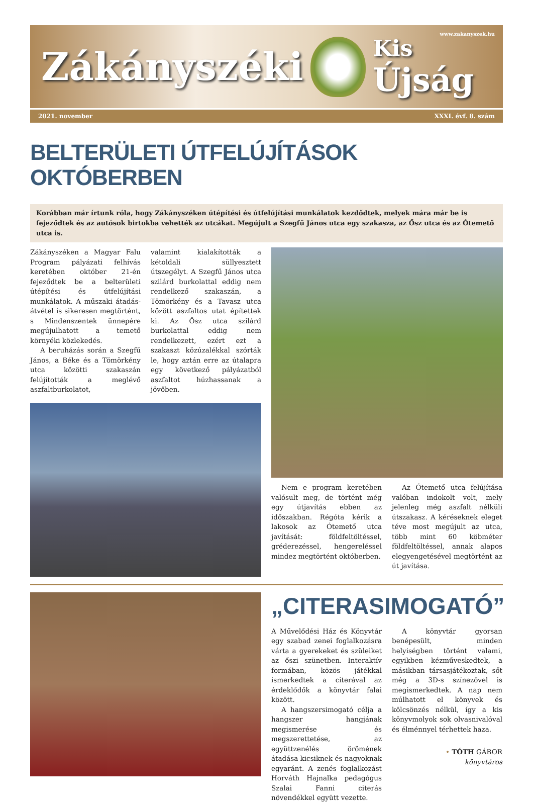www.zakanyszek.hu Zákányszéki
Kis
Újság
2021. november XXXI. évf. 8. szám
BELTERÜLETI ÚTFELÚJÍTÁSOK OKTÓBERBEN
Korábban már írtunk róla, hogy Zákányszéken útépítési és útfelújítási munkálatok kezdődtek, melyek mára már be is fejeződtek és az autósok birtokba vehették az utcákat. Megújult a Szegfű János utca egy szakasza, az Ősz utca és az Ótemető utca is.
Zákányszéken a Magyar Falu Program pályázati felhívás keretében október 21-én fejeződtek be a belterületi útépítési és útfelújítási munkálatok. A műszaki átadás-átvétel is sikeresen megtörtént, s Mindenszentek ünnepére megújulhatott a temető környéki közlekedés.
A beruházás során a Szegfű János, a Béke és a Tömörkény utca közötti szakaszán felújították a meglévő aszfaltburkolatot,
valamint kialakították a kétoldali süllyesztett útszegélyt. A Szegfű János utca szilárd burkolattal eddig nem rendelkező szakaszán, a Tömörkény és a Tavasz utca között aszfaltos utat építettek ki. Az Ősz utca szilárd burkolattal eddig nem rendelkezett, ezért ezt a szakaszt közúzalékkal szórták le, hogy aztán erre az útalapra egy következő pályázatból aszfaltot húzhassanak a jövőben.
Nem e program keretében valósult meg, de történt még egy útjavítás ebben az időszakban. Régóta kérik a lakosok az Ótemető utca javítását: földfeltöltéssel, gréderezéssel, hengereléssel mindez megtörtént októberben.
Az Ótemető utca felújítása valóban indokolt volt, mely jelenleg még aszfalt nélküli útszakasz. A kéréseknek eleget téve most megújult az utca, több mint 60 köbméter földfeltöltéssel, annak alapos elegyengetésével megtörtént az út javítása.
„CITERASIMOGATÓ”
A Művelődési Ház és Könyvtár egy szabad zenei foglalkozásra várta a gyerekeket és szüleiket az őszi szünetben. Interaktív formában, közös játékkal ismerkedtek a citerával az érdeklődők a könyvtár falai között.
A hangszersimogató célja a hangszer hangjának megismerése és megszerettetése, az együttzenélés örömének átadása kicsiknek és nagyoknak egyaránt. A zenés foglalkozást Horváth Hajnalka pedagógus Szalai Fanni citerás növendékkel együtt vezette.
A könyvtár gyorsan benépesült, minden helyiségben történt valami, egyikben kézműveskedtek, a másikban társasjátékoztak, sőt még a 3D-s színezővel is megismerkedtek. A nap nem múlhatott el könyvek és kölcsönzés nélkül, így a kis könyvmolyok sok olvasnivalóval és élménnyel térhettek haza.
• TÓTH GÁBOR
könyvtáros